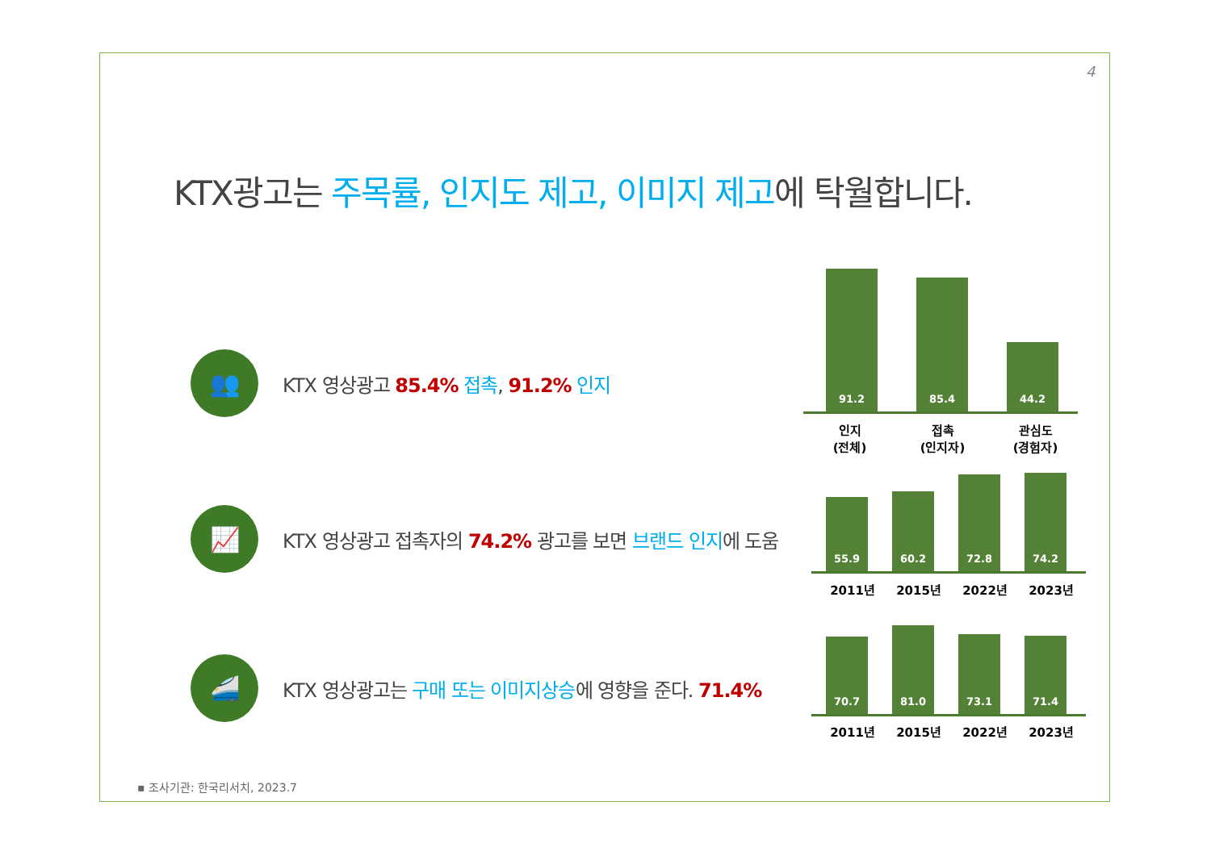4
KTX광고는 주목률, 인지도 제고, 이미지 제고에 탁월합니다.
👥
KTX 영상광고 85.4% 접촉, 91.2% 인지
📈
KTX 영상광고 접촉자의 74.2% 광고를 보면 브랜드 인지에 도움
🚄
KTX 영상광고는 구매 또는 이미지상승에 영향을 준다. 71.4%
91.2
85.4
44.2
인지
(전체)
접촉
(인지자)
관심도
(경험자)
55.9
60.2
72.8
74.2
2011년 2015년 2022년 2023년
70.7
81.0
73.1
71.4
2011년 2015년 2022년 2023년
▪ 조사기관: 한국리서치, 2023.7